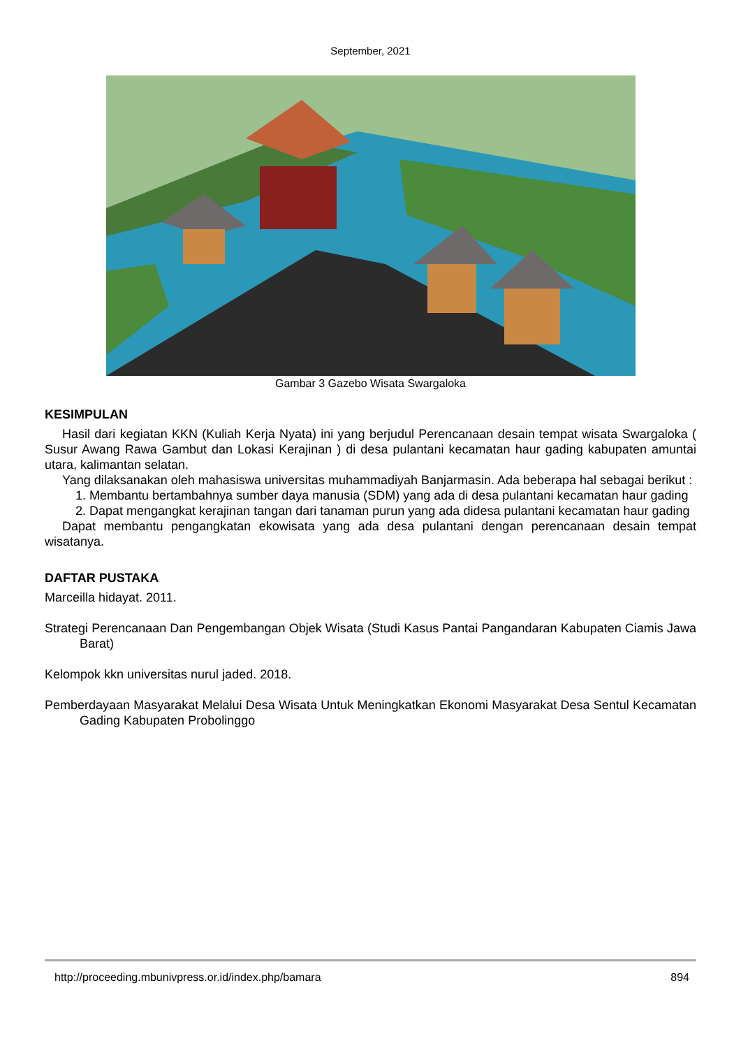September, 2021
Gambar 3 Gazebo Wisata Swargaloka
KESIMPULAN
Hasil dari kegiatan KKN (Kuliah Kerja Nyata) ini yang berjudul Perencanaan desain tempat wisata Swargaloka ( Susur Awang Rawa Gambut dan Lokasi Kerajinan ) di desa pulantani kecamatan haur gading kabupaten amuntai utara, kalimantan selatan.
Yang dilaksanakan oleh mahasiswa universitas muhammadiyah Banjarmasin. Ada beberapa hal sebagai berikut :
1. Membantu bertambahnya sumber daya manusia (SDM) yang ada di desa pulantani kecamatan haur gading
2. Dapat mengangkat kerajinan tangan dari tanaman purun yang ada didesa pulantani kecamatan haur gading
Dapat membantu pengangkatan ekowisata yang ada desa pulantani dengan perencanaan desain tempat wisatanya.
DAFTAR PUSTAKA
Marceilla hidayat. 2011.
Strategi Perencanaan Dan Pengembangan Objek Wisata (Studi Kasus Pantai Pangandaran Kabupaten Ciamis Jawa Barat)
Kelompok kkn universitas nurul jaded. 2018.
Pemberdayaan Masyarakat Melalui Desa Wisata Untuk Meningkatkan Ekonomi Masyarakat Desa Sentul Kecamatan Gading Kabupaten Probolinggo
http://proceeding.mbunivpress.or.id/index.php/bamara 894